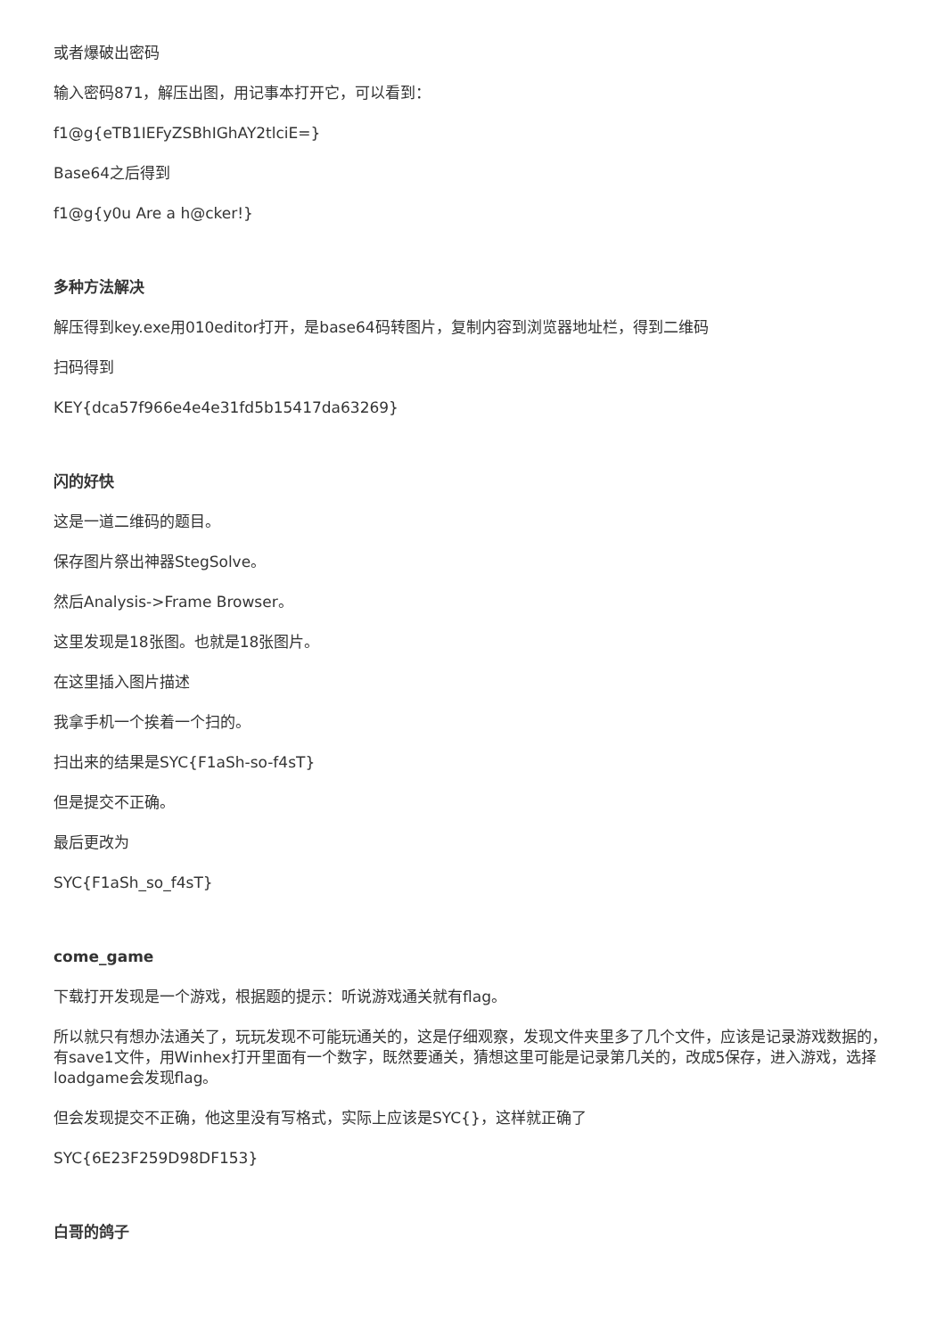或者爆破出密码
输入密码871，解压出图，用记事本打开它，可以看到：
f1@g{eTB1IEFyZSBhIGhAY2tlciE=}
Base64之后得到
f1@g{y0u Are a h@cker!}
多种方法解决
解压得到key.exe用010editor打开，是base64码转图片，复制内容到浏览器地址栏，得到二维码
扫码得到
KEY{dca57f966e4e4e31fd5b15417da63269}
闪的好快
这是一道二维码的题目。
保存图片祭出神器StegSolve。
然后Analysis->Frame Browser。
这里发现是18张图。也就是18张图片。
在这里插入图片描述
我拿手机一个挨着一个扫的。
扫出来的结果是SYC{F1aSh-so-f4sT}
但是提交不正确。
最后更改为
SYC{F1aSh_so_f4sT}
come_game
下载打开发现是一个游戏，根据题的提示：听说游戏通关就有flag。
所以就只有想办法通关了，玩玩发现不可能玩通关的，这是仔细观察，发现文件夹里多了几个文件，应该是记录游戏数据的，有save1文件，用Winhex打开里面有一个数字，既然要通关，猜想这里可能是记录第几关的，改成5保存，进入游戏，选择loadgame会发现flag。
但会发现提交不正确，他这里没有写格式，实际上应该是SYC{}，这样就正确了
SYC{6E23F259D98DF153}
白哥的鸽子